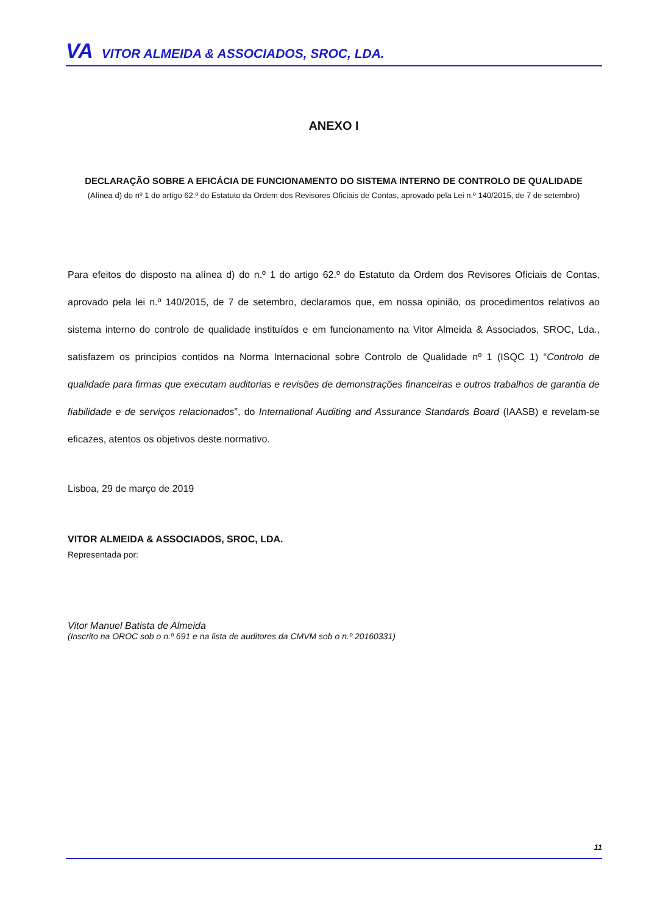VA VITOR ALMEIDA & ASSOCIADOS, SROC, LDA.
ANEXO I
DECLARAÇÃO SOBRE A EFICÁCIA DE FUNCIONAMENTO DO SISTEMA INTERNO DE CONTROLO DE QUALIDADE
(Alínea d) do nº 1 do artigo 62.º do Estatuto da Ordem dos Revisores Oficiais de Contas, aprovado pela Lei n.º 140/2015, de 7 de setembro)
Para efeitos do disposto na alínea d) do n.º 1 do artigo 62.º do Estatuto da Ordem dos Revisores Oficiais de Contas, aprovado pela lei n.º 140/2015, de 7 de setembro, declaramos que, em nossa opinião, os procedimentos relativos ao sistema interno do controlo de qualidade instituídos e em funcionamento na Vitor Almeida & Associados, SROC, Lda., satisfazem os princípios contidos na Norma Internacional sobre Controlo de Qualidade nº 1 (ISQC 1) “Controlo de qualidade para firmas que executam auditorias e revisões de demonstrações financeiras e outros trabalhos de garantia de fiabilidade e de serviços relacionados”, do International Auditing and Assurance Standards Board (IAASB) e revelam-se eficazes, atentos os objetivos deste normativo.
Lisboa, 29 de março de 2019
VITOR ALMEIDA & ASSOCIADOS, SROC, LDA.
Representada por:
Vitor Manuel Batista de Almeida
(Inscrito na OROC sob o n.º 691 e na lista de auditores da CMVM sob o n.º 20160331)
11